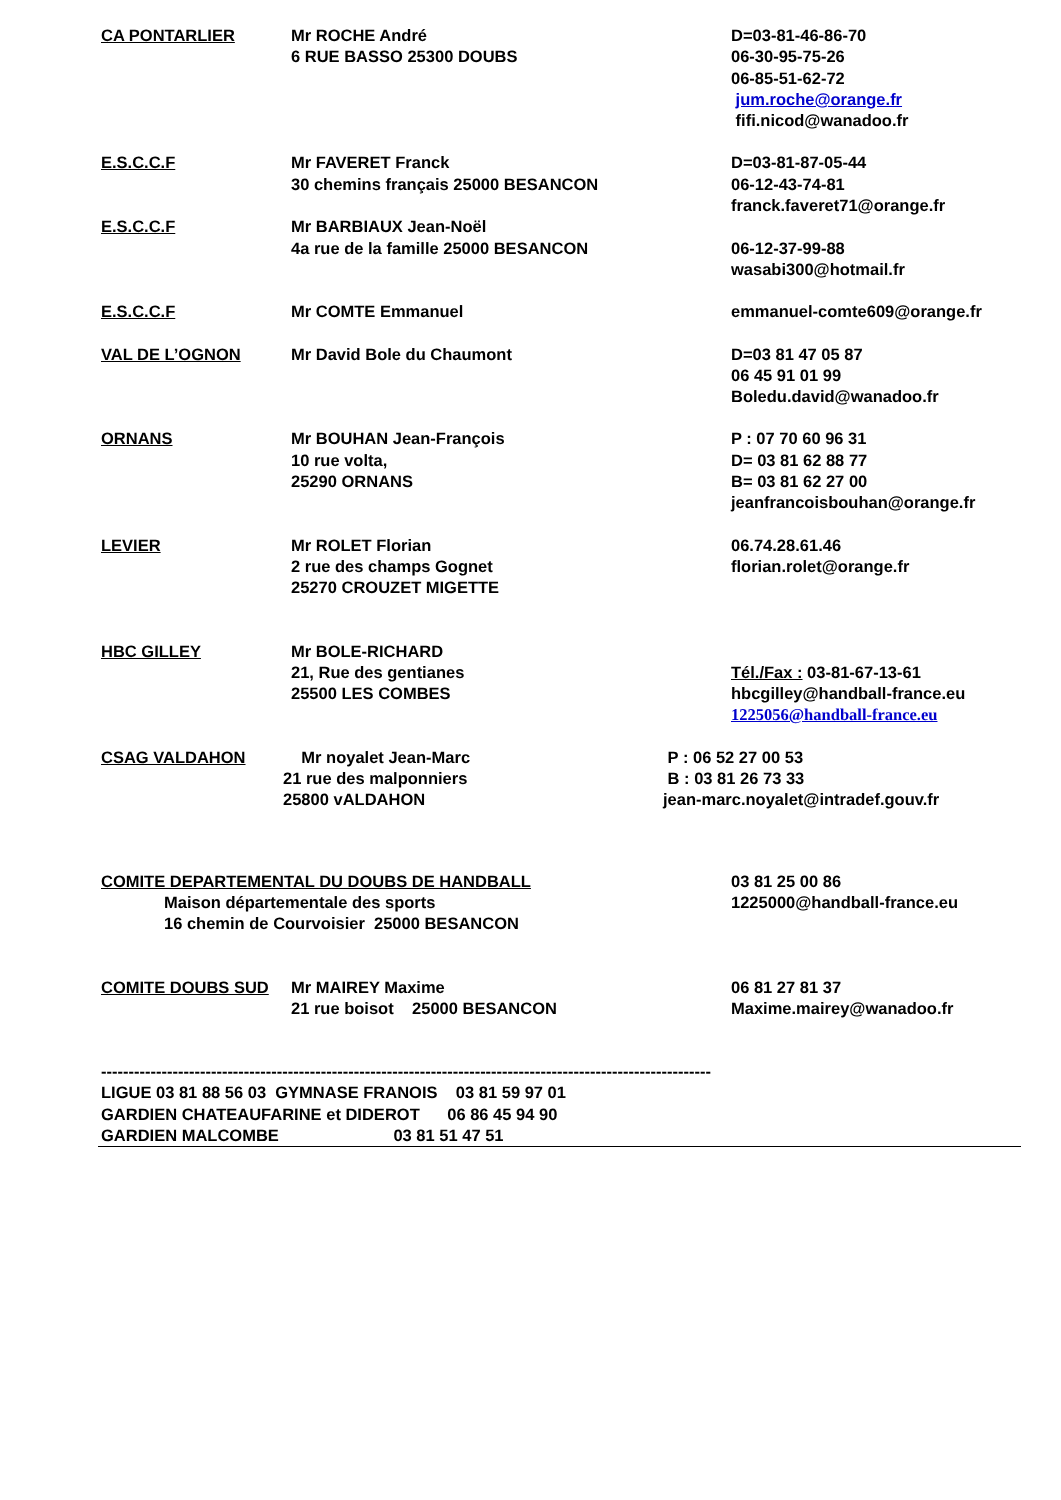CA PONTARLIER Mr ROCHE André
6 RUE BASSO 25300 DOUBS
D=03-81-46-86-70
06-30-95-75-26
06-85-51-62-72
jum.roche@orange.fr
fifi.nicod@wanadoo.fr
E.S.C.C.F Mr FAVERET Franck
30 chemins français 25000 BESANCON
D=03-81-87-05-44
06-12-43-74-81
franck.faveret71@orange.fr
E.S.C.C.F Mr BARBIAUX Jean-Noël
4a rue de la famille 25000 BESANCON
06-12-37-99-88
wasabi300@hotmail.fr
E.S.C.C.F Mr COMTE Emmanuel emmanuel-comte609@orange.fr
VAL DE L’OGNON Mr David Bole du Chaumont D=03 81 47 05 87
06 45 91 01 99
Boledu.david@wanadoo.fr
ORNANS Mr BOUHAN Jean-François
10 rue volta,
25290 ORNANS
P : 07 70 60 96 31
D= 03 81 62 88 77
B= 03 81 62 27 00
jeanfrancoisbouhan@orange.fr
LEVIER Mr ROLET Florian
2 rue des champs Gognet
25270 CROUZET MIGETTE
06.74.28.61.46
florian.rolet@orange.fr
HBC GILLEY Mr BOLE-RICHARD
21, Rue des gentianes
25500 LES COMBES
Tél./Fax : 03-81-67-13-61
hbcgilley@handball-france.eu
1225056@handball-france.eu
CSAG VALDAHON Mr noyalet Jean-Marc
21 rue des malponniers
25800 vALDAHON
P : 06 52 27 00 53
B : 03 81 26 73 33
jean-marc.noyalet@intradef.gouv.fr
COMITE DEPARTEMENTAL DU DOUBS DE HANDBALL
Maison départementale des sports
16 chemin de Courvoisier 25000 BESANCON
03 81 25 00 86
1225000@handball-france.eu
COMITE DOUBS SUD Mr MAIREY Maxime
21 rue boisot 25000 BESANCON
06 81 27 81 37
Maxime.mairey@wanadoo.fr
---------------------------------------------------------------------------------------------------------------
LIGUE 03 81 88 56 03 GYMNASE FRANOIS 03 81 59 97 01
GARDIEN CHATEAUFARINE et DIDEROT 06 86 45 94 90
GARDIEN MALCOMBE 03 81 51 47 51